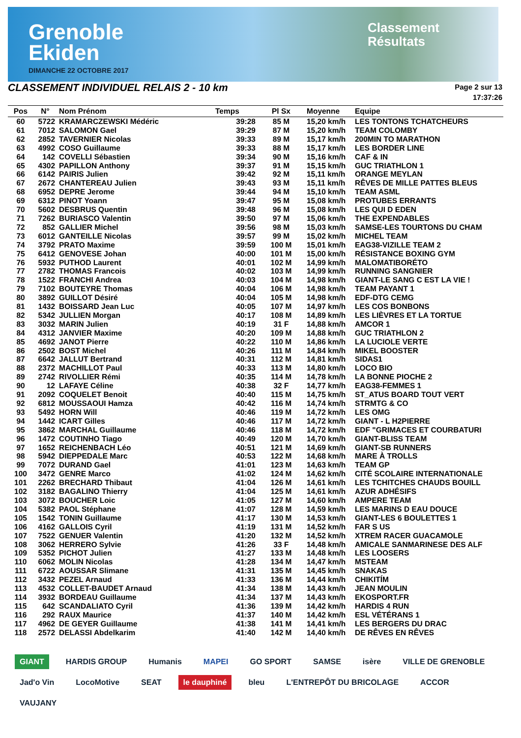Grenoble
Ekiden
DIMANCHE 22 OCTOBRE 2017
Classement
Résultats
CLASSEMENT INDIVIDUEL RELAIS 2 - 10 km
Page 2 sur 13
17:37:26
| Pos | N° | Nom Prénom | Temps | Pl Sx | Moyenne | Equipe |
| --- | --- | --- | --- | --- | --- | --- |
| 60 | 5722 | KRAMARCZEWSKI Médéric | 39:28 | 85 M | 15,20 km/h | LES TONTONS TCHATCHEURS |
| 61 | 7012 | SALOMON Gael | 39:29 | 87 M | 15,20 km/h | TEAM COLOMBY |
| 62 | 2852 | TAVERNIER Nicolas | 39:33 | 89 M | 15,17 km/h | 200MIN TO MARATHON |
| 63 | 4992 | COSO Guillaume | 39:33 | 88 M | 15,17 km/h | LES BORDER LINE |
| 64 | 142 | COVELLI Sébastien | 39:34 | 90 M | 15,16 km/h | CAF & IN |
| 65 | 4302 | PAPILLON Anthony | 39:37 | 91 M | 15,15 km/h | GUC TRIATHLON 1 |
| 66 | 6142 | PAIRIS Julien | 39:42 | 92 M | 15,11 km/h | ORANGE MEYLAN |
| 67 | 2672 | CHANTEREAU Julien | 39:43 | 93 M | 15,11 km/h | RÊVES DE MILLE PATTES BLEUS |
| 68 | 6952 | DEPRE Jerome | 39:44 | 94 M | 15,10 km/h | TEAM ASML |
| 69 | 6312 | PINOT Yoann | 39:47 | 95 M | 15,08 km/h | PROTUBES ERRANTS |
| 70 | 5602 | DESBRUS Quentin | 39:48 | 96 M | 15,08 km/h | LES QUI D EDEN |
| 71 | 7262 | BURIASCO Valentin | 39:50 | 97 M | 15,06 km/h | THE EXPENDABLES |
| 72 | 852 | GALLIER Michel | 39:56 | 98 M | 15,03 km/h | SAMSE-LES TOURTONS DU CHAM |
| 73 | 6012 | GANTEILLE Nicolas | 39:57 | 99 M | 15,02 km/h | MICHEL TEAM |
| 74 | 3792 | PRATO Maxime | 39:59 | 100 M | 15,01 km/h | EAG38-VIZILLE TEAM 2 |
| 75 | 6412 | GENOVESE Johan | 40:00 | 101 M | 15,00 km/h | RÉSISTANCE BOXING GYM |
| 76 | 5932 | PUTHOD Laurent | 40:01 | 102 M | 14,99 km/h | MALOMATIBORÉTO |
| 77 | 2782 | THOMAS Francois | 40:02 | 103 M | 14,99 km/h | RUNNING SANGNIER |
| 78 | 1522 | FRANCHI Andrea | 40:03 | 104 M | 14,98 km/h | GIANT-LE SANG C EST LA VIE ! |
| 79 | 7102 | BOUTEYRE Thomas | 40:04 | 106 M | 14,98 km/h | TEAM PAYANT 1 |
| 80 | 3892 | GUILLOT Désiré | 40:04 | 105 M | 14,98 km/h | EDF-DTG CEMG |
| 81 | 1432 | BOISSARD Jean Luc | 40:05 | 107 M | 14,97 km/h | LES COS BONBONS |
| 82 | 5342 | JULLIEN Morgan | 40:17 | 108 M | 14,89 km/h | LES LIÈVRES ET LA TORTUE |
| 83 | 3032 | MARIN Julien | 40:19 | 31 F | 14,88 km/h | AMCOR 1 |
| 84 | 4312 | JANVIER Maxime | 40:20 | 109 M | 14,88 km/h | GUC TRIATHLON 2 |
| 85 | 4692 | JANOT Pierre | 40:22 | 110 M | 14,86 km/h | LA LUCIOLE VERTE |
| 86 | 2502 | BOST Michel | 40:26 | 111 M | 14,84 km/h | MIKEL BOOSTER |
| 87 | 6642 | JALLUT Bertrand | 40:31 | 112 M | 14,81 km/h | SIDAS1 |
| 88 | 2372 | MACHILLOT Paul | 40:33 | 113 M | 14,80 km/h | LOCO BIO |
| 89 | 2742 | RIVOLLIER Rémi | 40:35 | 114 M | 14,78 km/h | LA BONNE PIOCHE 2 |
| 90 | 12 | LAFAYE Céline | 40:38 | 32 F | 14,77 km/h | EAG38-FEMMES 1 |
| 91 | 2092 | COQUELET Benoit | 40:40 | 115 M | 14,75 km/h | ST_ATUS BOARD TOUT VERT |
| 92 | 6812 | MOUSSAOUI Hamza | 40:42 | 116 M | 14,74 km/h | STRMTG & CO |
| 93 | 5492 | HORN Will | 40:46 | 119 M | 14,72 km/h | LES OMG |
| 94 | 1442 | ICART Gilles | 40:46 | 117 M | 14,72 km/h | GIANT - L H2PIERRE |
| 95 | 3862 | MARCHAL Guillaume | 40:46 | 118 M | 14,72 km/h | EDF "GRIMACES ET COURBATURI |
| 96 | 1472 | COUTINHO Tiago | 40:49 | 120 M | 14,70 km/h | GIANT-BLISS TEAM |
| 97 | 1652 | REICHENBACH Léo | 40:51 | 121 M | 14,69 km/h | GIANT-SB RUNNERS |
| 98 | 5942 | DIEPPEDALE Marc | 40:53 | 122 M | 14,68 km/h | MARE À TROLLS |
| 99 | 7072 | DURAND Gael | 41:01 | 123 M | 14,63 km/h | TEAM GP |
| 100 | 3472 | GENRE Marco | 41:02 | 124 M | 14,62 km/h | CITÉ SCOLAIRE INTERNATIONALE |
| 101 | 2262 | BRECHARD Thibaut | 41:04 | 126 M | 14,61 km/h | LES TCHITCHES CHAUDS BOUILL |
| 102 | 3182 | BAGALINO Thierry | 41:04 | 125 M | 14,61 km/h | AZUR ADHÉSIFS |
| 103 | 3072 | BOUCHER Loic | 41:05 | 127 M | 14,60 km/h | AMPERE TEAM |
| 104 | 5382 | PAOL Stéphane | 41:07 | 128 M | 14,59 km/h | LES MARINS D EAU DOUCE |
| 105 | 1542 | TONIN Guillaume | 41:17 | 130 M | 14,53 km/h | GIANT-LES 6 BOULETTES 1 |
| 106 | 4162 | GALLOIS Cyril | 41:19 | 131 M | 14,52 km/h | FAR S US |
| 107 | 7522 | GENUER Valentin | 41:20 | 132 M | 14,52 km/h | XTREM RACER GUACAMOLE |
| 108 | 3062 | HERRERO Sylvie | 41:26 | 33 F | 14,48 km/h | AMICALE SANMARINESE DES ALF |
| 109 | 5352 | PICHOT Julien | 41:27 | 133 M | 14,48 km/h | LES LOOSERS |
| 110 | 6062 | MOLIN Nicolas | 41:28 | 134 M | 14,47 km/h | MSTEAM |
| 111 | 6722 | AOUSSAR Slimane | 41:31 | 135 M | 14,45 km/h | SNAKAS |
| 112 | 3432 | PEZEL Arnaud | 41:33 | 136 M | 14,44 km/h | CHIKITÍM |
| 113 | 4532 | COLLET-BAUDET Arnaud | 41:34 | 138 M | 14,43 km/h | JEAN MOULIN |
| 114 | 3932 | BORDEAU Guillaume | 41:34 | 137 M | 14,43 km/h | EKOSPORT.FR |
| 115 | 642 | SCANDALIATO Cyril | 41:36 | 139 M | 14,42 km/h | HARDIS 4 RUN |
| 116 | 292 | RAUX Maurice | 41:37 | 140 M | 14,42 km/h | ESL VÉTÉRANS 1 |
| 117 | 4962 | DE GEYER Guillaume | 41:38 | 141 M | 14,41 km/h | LES BERGERS DU DRAC |
| 118 | 2572 | DELASSI Abdelkarim | 41:40 | 142 M | 14,40 km/h | DE RÊVES EN RÊVES |
GIANT HARDIS GROUP Humanis MAPEI GO SPORT SAMSE isère VILLE DE GRENOBLE Jad'o Vin LocoMotive SEAT le dauphiné bleu L'ENTREPÔT DU BRICOLAGE ACCOR VAUJANY